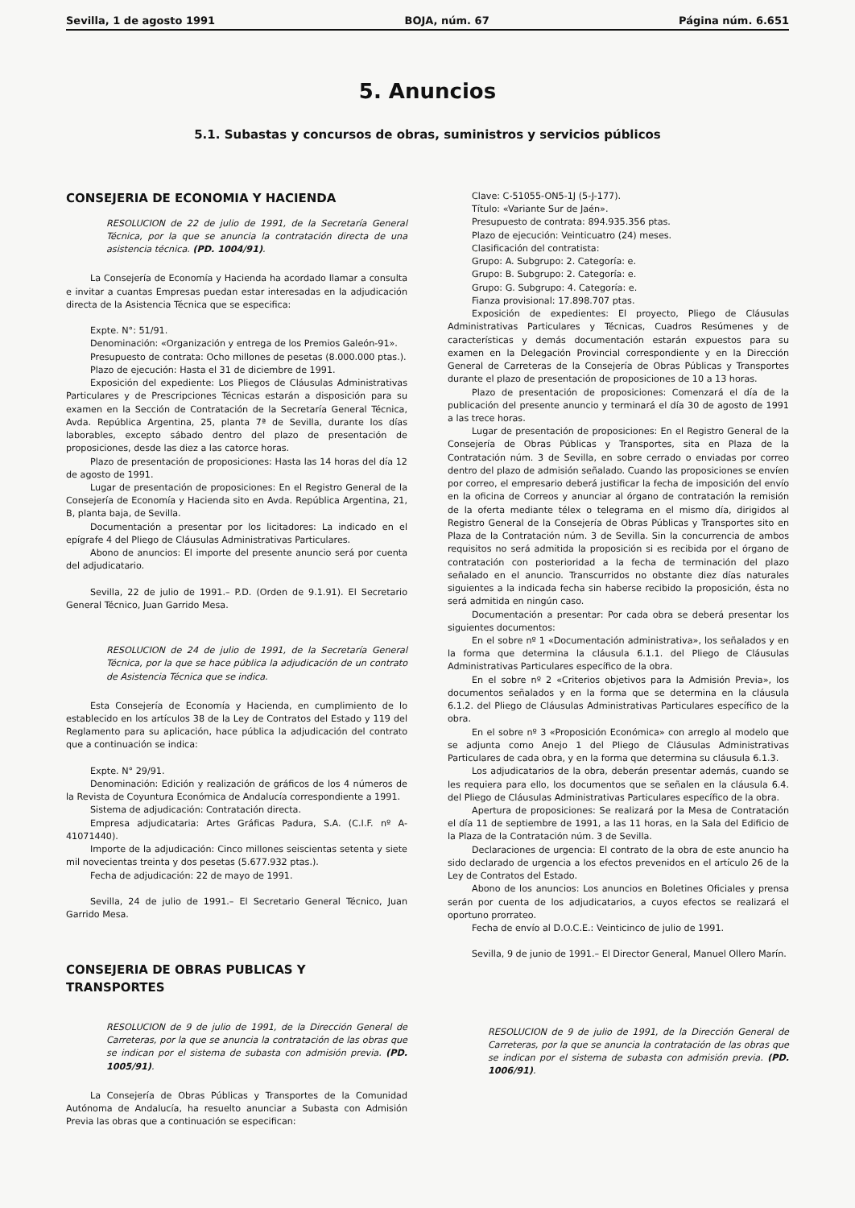Sevilla, 1 de agosto 1991 BOJA, núm. 67 Página núm. 6.651
5. Anuncios
5.1. Subastas y concursos de obras, suministros y servicios públicos
CONSEJERIA DE ECONOMIA Y HACIENDA
RESOLUCION de 22 de julio de 1991, de la Secretaría General Técnica, por la que se anuncia la contratación directa de una asistencia técnica. (PD. 1004/91).
La Consejería de Economía y Hacienda ha acordado llamar a consulta e invitar a cuantas Empresas puedan estar interesadas en la adjudicación directa de la Asistencia Técnica que se especifica:
Expte. N°: 51/91.
Denominación: «Organización y entrega de los Premios Galeón-91».
Presupuesto de contrata: Ocho millones de pesetas (8.000.000 ptas.).
Plazo de ejecución: Hasta el 31 de diciembre de 1991.
Exposición del expediente: Los Pliegos de Cláusulas Administrativas Particulares y de Prescripciones Técnicas estarán a disposición para su examen en la Sección de Contratación de la Secretaría General Técnica, Avda. República Argentina, 25, planta 7ª de Sevilla, durante los días laborables, excepto sábado dentro del plazo de presentación de proposiciones, desde las diez a las catorce horas.
Plazo de presentación de proposiciones: Hasta las 14 horas del día 12 de agosto de 1991.
Lugar de presentación de proposiciones: En el Registro General de la Consejería de Economía y Hacienda sito en Avda. República Argentina, 21, B, planta baja, de Sevilla.
Documentación a presentar por los licitadores: La indicado en el epígrafe 4 del Pliego de Cláusulas Administrativas Particulares.
Abono de anuncios: El importe del presente anuncio será por cuenta del adjudicatario.
Sevilla, 22 de julio de 1991.– P.D. (Orden de 9.1.91). El Secretario General Técnico, Juan Garrido Mesa.
RESOLUCION de 24 de julio de 1991, de la Secretaría General Técnica, por la que se hace pública la adjudicación de un contrato de Asistencia Técnica que se indica.
Esta Consejería de Economía y Hacienda, en cumplimiento de lo establecido en los artículos 38 de la Ley de Contratos del Estado y 119 del Reglamento para su aplicación, hace pública la adjudicación del contrato que a continuación se indica:
Expte. N° 29/91.
Denominación: Edición y realización de gráficos de los 4 números de la Revista de Coyuntura Económica de Andalucía correspondiente a 1991.
Sistema de adjudicación: Contratación directa.
Empresa adjudicataria: Artes Gráficas Padura, S.A. (C.I.F. nº A-41071440).
Importe de la adjudicación: Cinco millones seiscientas setenta y siete mil novecientas treinta y dos pesetas (5.677.932 ptas.).
Fecha de adjudicación: 22 de mayo de 1991.
Sevilla, 24 de julio de 1991.– El Secretario General Técnico, Juan Garrido Mesa.
CONSEJERIA DE OBRAS PUBLICAS Y TRANSPORTES
RESOLUCION de 9 de julio de 1991, de la Dirección General de Carreteras, por la que se anuncia la contratación de las obras que se indican por el sistema de subasta con admisión previa. (PD. 1005/91).
La Consejería de Obras Públicas y Transportes de la Comunidad Autónoma de Andalucía, ha resuelto anunciar a Subasta con Admisión Previa las obras que a continuación se especifican:
Clave: C-51055-ON5-1J (5-J-177).
Título: «Variante Sur de Jaén».
Presupuesto de contrata: 894.935.356 ptas.
Plazo de ejecución: Veinticuatro (24) meses.
Clasificación del contratista:
Grupo: A. Subgrupo: 2. Categoría: e.
Grupo: B. Subgrupo: 2. Categoría: e.
Grupo: G. Subgrupo: 4. Categoría: e.
Fianza provisional: 17.898.707 ptas.
Exposición de expedientes: El proyecto, Pliego de Cláusulas Administrativas Particulares y Técnicas, Cuadros Resúmenes y de características y demás documentación estarán expuestos para su examen en la Delegación Provincial correspondiente y en la Dirección General de Carreteras de la Consejería de Obras Públicas y Transportes durante el plazo de presentación de proposiciones de 10 a 13 horas.
Plazo de presentación de proposiciones: Comenzará el día de la publicación del presente anuncio y terminará el día 30 de agosto de 1991 a las trece horas.
Lugar de presentación de proposiciones: En el Registro General de la Consejería de Obras Públicas y Transportes, sita en Plaza de la Contratación núm. 3 de Sevilla, en sobre cerrado o enviadas por correo dentro del plazo de admisión señalado. Cuando las proposiciones se envíen por correo, el empresario deberá justificar la fecha de imposición del envío en la oficina de Correos y anunciar al órgano de contratación la remisión de la oferta mediante télex o telegrama en el mismo día, dirigidos al Registro General de la Consejería de Obras Públicas y Transportes sito en Plaza de la Contratación núm. 3 de Sevilla. Sin la concurrencia de ambos requisitos no será admitida la proposición si es recibida por el órgano de contratación con posterioridad a la fecha de terminación del plazo señalado en el anuncio. Transcurridos no obstante diez días naturales siguientes a la indicada fecha sin haberse recibido la proposición, ésta no será admitida en ningún caso.
Documentación a presentar: Por cada obra se deberá presentar los siguientes documentos:
En el sobre nº 1 «Documentación administrativa», los señalados y en la forma que determina la cláusula 6.1.1. del Pliego de Cláusulas Administrativas Particulares específico de la obra.
En el sobre nº 2 «Criterios objetivos para la Admisión Previa», los documentos señalados y en la forma que se determina en la cláusula 6.1.2. del Pliego de Cláusulas Administrativas Particulares específico de la obra.
En el sobre nº 3 «Proposición Económica» con arreglo al modelo que se adjunta como Anejo 1 del Pliego de Cláusulas Administrativas Particulares de cada obra, y en la forma que determina su cláusula 6.1.3.
Los adjudicatarios de la obra, deberán presentar además, cuando se les requiera para ello, los documentos que se señalen en la cláusula 6.4. del Pliego de Cláusulas Administrativas Particulares específico de la obra.
Apertura de proposiciones: Se realizará por la Mesa de Contratación el día 11 de septiembre de 1991, a las 11 horas, en la Sala del Edificio de la Plaza de la Contratación núm. 3 de Sevilla.
Declaraciones de urgencia: El contrato de la obra de este anuncio ha sido declarado de urgencia a los efectos prevenidos en el artículo 26 de la Ley de Contratos del Estado.
Abono de los anuncios: Los anuncios en Boletines Oficiales y prensa serán por cuenta de los adjudicatarios, a cuyos efectos se realizará el oportuno prorrateo.
Fecha de envío al D.O.C.E.: Veinticinco de julio de 1991.
Sevilla, 9 de junio de 1991.– El Director General, Manuel Ollero Marín.
RESOLUCION de 9 de julio de 1991, de la Dirección General de Carreteras, por la que se anuncia la contratación de las obras que se indican por el sistema de subasta con admisión previa. (PD. 1006/91).